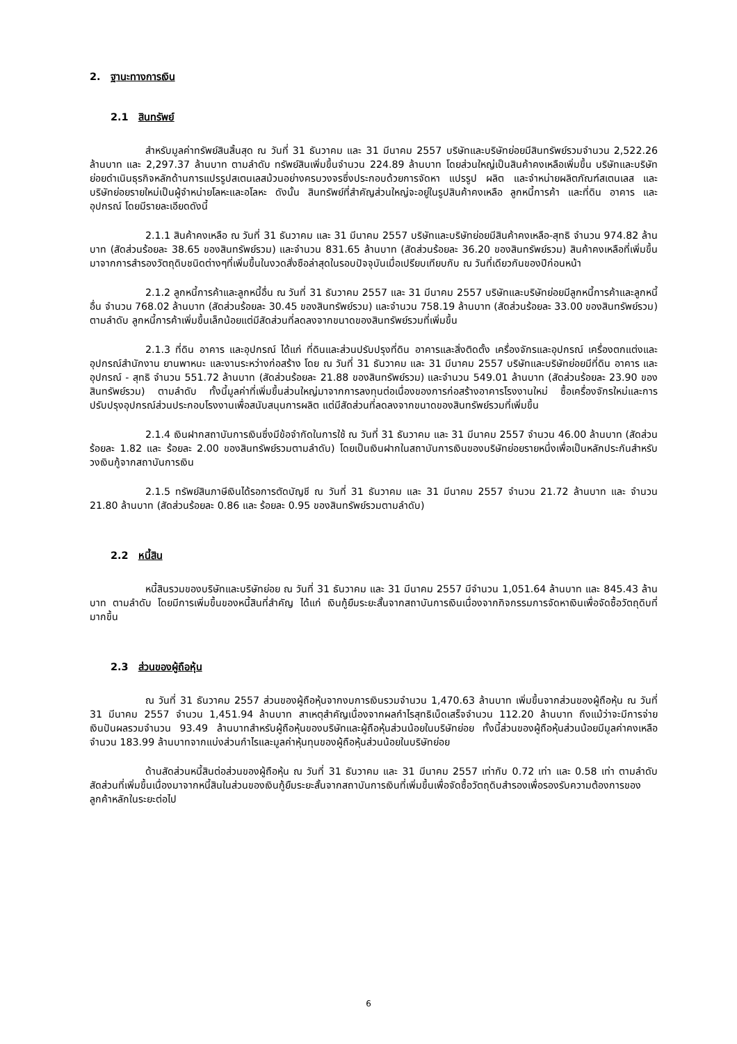2. ฐานะทางการเงิน
2.1 สินทรัพย์
สำหรับมูลค่าทรัพย์สินสิ้นสุด ณ วันที่ 31 ธันวาคม และ 31 มีนาคม 2557 บริษัทและบริษัทย่อยมีสินทรัพย์รวมจำนวน 2,522.26 ล้านบาท และ 2,297.37 ล้านบาท ตามลำดับ ทรัพย์สินเพิ่มขึ้นจำนวน 224.89 ล้านบาท โดยส่วนใหญ่เป็นสินค้าคงเหลือเพิ่มขึ้น บริษัทและบริษัทย่อยดำเนินธุรกิจหลักด้านการแปรรูปสเตนเลสม้วนอย่างครบวงจรซึ่งประกอบด้วยการจัดหา แปรรูป ผลิต และจำหน่ายผลิตภัณฑ์สเตนเลส และ บริษัทย่อยรายใหม่เป็นผู้จำหน่ายโลหะและอโลหะ ดังนั้น สินทรัพย์ที่สำคัญส่วนใหญ่จะอยู่ในรูปสินค้าคงเหลือ ลูกหนี้การค้า และที่ดิน อาคาร และอุปกรณ์ โดยมีรายละเอียดดังนี้
2.1.1 สินค้าคงเหลือ ณ วันที่ 31 ธันวาคม และ 31 มีนาคม 2557 บริษัทและบริษัทย่อยมีสินค้าคงเหลือ-สุทธิ จำนวน 974.82 ล้านบาท (สัดส่วนร้อยละ 38.65 ของสินทรัพย์รวม) และจำนวน 831.65 ล้านบาท (สัดส่วนร้อยละ 36.20 ของสินทรัพย์รวม) สินค้าคงเหลือที่เพิ่มขึ้นมาจากการสำรองวัตถุดิบชนิดต่างๆที่เพิ่มขึ้นในงวดสั่งซือล่าสุดในรอบปัจจุบันเมื่อเปรียบเทียบกับ ณ วันที่เดียวกันของปีก่อนหน้า
2.1.2 ลูกหนี้การค้าและลูกหนี้อื่น ณ วันที่ 31 ธันวาคม 2557 และ 31 มีนาคม 2557 บริษัทและบริษัทย่อยมีลูกหนี้การค้าและลูกหนี้อื่น จำนวน 768.02 ล้านบาท (สัดส่วนร้อยละ 30.45 ของสินทรัพย์รวม) และจำนวน 758.19 ล้านบาท (สัดส่วนร้อยละ 33.00 ของสินทรัพย์รวม) ตามลำดับ ลูกหนี้การค้าเพิ่มขึ้นเล็กน้อยแต่มีสัดส่วนที่ลดลงจากขนาดของสินทรัพย์รวมที่เพิ่มขึ้น
2.1.3 ที่ดิน อาคาร และอุปกรณ์ ได้แก่ ที่ดินและส่วนปรับปรุงที่ดิน อาคารและสิ่งติดตั้ง เครื่องจักรและอุปกรณ์ เครื่องตกแต่งและอุปกรณ์สำนักงาน ยานพาหนะ และงานระหว่างก่อสร้าง โดย ณ วันที่ 31 ธันวาคม และ 31 มีนาคม 2557 บริษัทและบริษัทย่อยมีที่ดิน อาคาร และอุปกรณ์ - สุทธิ จำนวน 551.72 ล้านบาท (สัดส่วนร้อยละ 21.88 ของสินทรัพย์รวม) และจำนวน 549.01 ล้านบาท (สัดส่วนร้อยละ 23.90 ของสินทรัพย์รวม) ตามลำดับ ทั้งนี้มูลค่าที่เพิ่มขึ้นส่วนใหญ่มาจากการลงทุนต่อเนื่องของการก่อสร้างอาคารโรงงานใหม่ ซื้อเครื่องจักรใหม่และการปรับปรุงอุปกรณ์ส่วนประกอบโรงงานเพื่อสนับสนุนการผลิต แต่มีสัดส่วนที่ลดลงจากขนาดของสินทรัพย์รวมที่เพิ่มขึ้น
2.1.4 เงินฝากสถาบันการเงินซึ่งมีข้อจำกัดในการใช้ ณ วันที่ 31 ธันวาคม และ 31 มีนาคม 2557 จำนวน 46.00 ล้านบาท (สัดส่วนร้อยละ 1.82 และ ร้อยละ 2.00 ของสินทรัพย์รวมตามลำดับ) โดยเป็นเงินฝากในสถาบันการเงินของบริษัทย่อยรายหนึ่งเพื่อเป็นหลักประกันสำหรับวงเงินกู้จากสถาบันการเงิน
2.1.5 ทรัพย์สินภาษีเงินได้รอการตัดบัญชี ณ วันที่ 31 ธันวาคม และ 31 มีนาคม 2557 จำนวน 21.72 ล้านบาท และ จำนวน 21.80 ล้านบาท (สัดส่วนร้อยละ 0.86 และ ร้อยละ 0.95 ของสินทรัพย์รวมตามลำดับ)
2.2 หนี้สิน
หนี้สินรวมของบริษัทและบริษัทย่อย ณ วันที่ 31 ธันวาคม และ 31 มีนาคม 2557 มีจำนวน 1,051.64 ล้านบาท และ 845.43 ล้านบาท ตามลำดับ โดยมีการเพิ่มขึ้นของหนี้สินที่สำคัญ ได้แก่ เงินกู้ยืมระยะสั้นจากสถาบันการเงินเนื่องจากกิจกรรมการจัดหาเงินเพื่อจัดซื้อวัตถุดิบที่มากขึ้น
2.3 ส่วนของผู้ถือหุ้น
ณ วันที่ 31 ธันวาคม 2557 ส่วนของผู้ถือหุ้นจากงบการเงินรวมจำนวน 1,470.63 ล้านบาท เพิ่มขึ้นจากส่วนของผู้ถือหุ้น ณ วันที่ 31 มีนาคม 2557 จำนวน 1,451.94 ล้านบาท สาเหตุสำคัญเนื่องจากผลกำไรสุทธิเบ็ดเสร็จจำนวน 112.20 ล้านบาท ถึงแม้ว่าจะมีการจ่ายเงินปันผลรวมจำนวน 93.49 ล้านบาทสำหรับผู้ถือหุ้นของบริษัทและผู้ถือหุ้นส่วนน้อยในบริษัทย่อย ทั้งนี้ส่วนของผู้ถือหุ้นส่วนน้อยมีมูลค่าคงเหลือจำนวน 183.99 ล้านบาทจากแบ่งส่วนกำไรและมูลค่าหุ้นทุนของผู้ถือหุ้นส่วนน้อยในบริษัทย่อย
ด้านสัดส่วนหนี้สินต่อส่วนของผู้ถือหุ้น ณ วันที่ 31 ธันวาคม และ 31 มีนาคม 2557 เท่ากับ 0.72 เท่า และ 0.58 เท่า ตามลำดับ สัดส่วนที่เพิ่มขึ้นเนื่องมาจากหนี้สินในส่วนของเงินกู้ยืมระยะสั้นจากสถาบันการเงินที่เพิ่มขึ้นเพื่อจัดซื้อวัตถุดิบสำรองเพื่อรองรับความต้องการของลูกค้าหลักในระยะต่อไป
6